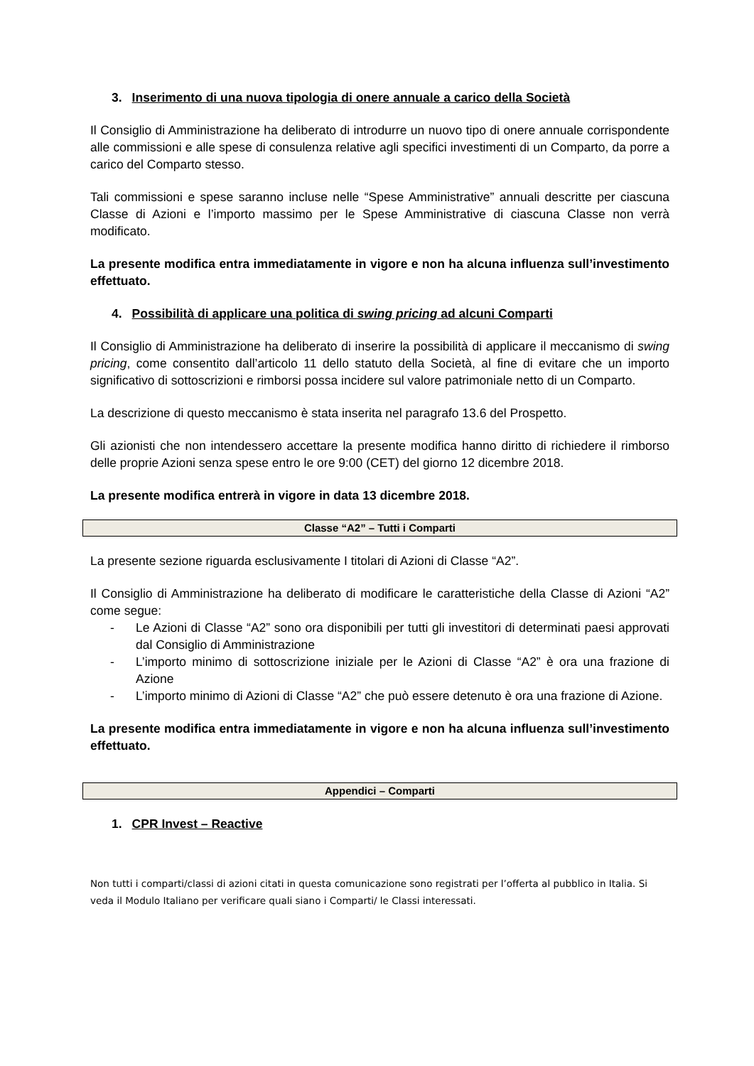3. Inserimento di una nuova tipologia di onere annuale a carico della Società
Il Consiglio di Amministrazione ha deliberato di introdurre un nuovo tipo di onere annuale corrispondente alle commissioni e alle spese di consulenza relative agli specifici investimenti di un Comparto, da porre a carico del Comparto stesso.
Tali commissioni e spese saranno incluse nelle “Spese Amministrative” annuali descritte per ciascuna Classe di Azioni e l’importo massimo per le Spese Amministrative di ciascuna Classe non verrà modificato.
La presente modifica entra immediatamente in vigore e non ha alcuna influenza sull’investimento effettuato.
4. Possibilità di applicare una politica di swing pricing ad alcuni Comparti
Il Consiglio di Amministrazione ha deliberato di inserire la possibilità di applicare il meccanismo di swing pricing, come consentito dall’articolo 11 dello statuto della Società, al fine di evitare che un importo significativo di sottoscrizioni e rimborsi possa incidere sul valore patrimoniale netto di un Comparto.
La descrizione di questo meccanismo è stata inserita nel paragrafo 13.6 del Prospetto.
Gli azionisti che non intendessero accettare la presente modifica hanno diritto di richiedere il rimborso delle proprie Azioni senza spese entro le ore 9:00 (CET) del giorno 12 dicembre 2018.
La presente modifica entrerà in vigore in data 13 dicembre 2018.
Classe “A2” – Tutti i Comparti
La presente sezione riguarda esclusivamente I titolari di Azioni di Classe “A2”.
Il Consiglio di Amministrazione ha deliberato di modificare le caratteristiche della Classe di Azioni “A2” come segue:
- Le Azioni di Classe “A2” sono ora disponibili per tutti gli investitori di determinati paesi approvati dal Consiglio di Amministrazione
- L’importo minimo di sottoscrizione iniziale per le Azioni di Classe “A2” è ora una frazione di Azione
- L’importo minimo di Azioni di Classe “A2” che può essere detenuto è ora una frazione di Azione.
La presente modifica entra immediatamente in vigore e non ha alcuna influenza sull’investimento effettuato.
Appendici – Comparti
1. CPR Invest – Reactive
Non tutti i comparti/classi di azioni citati in questa comunicazione sono registrati per l’offerta al pubblico in Italia. Si veda il Modulo Italiano per verificare quali siano i Comparti/ le Classi interessati.